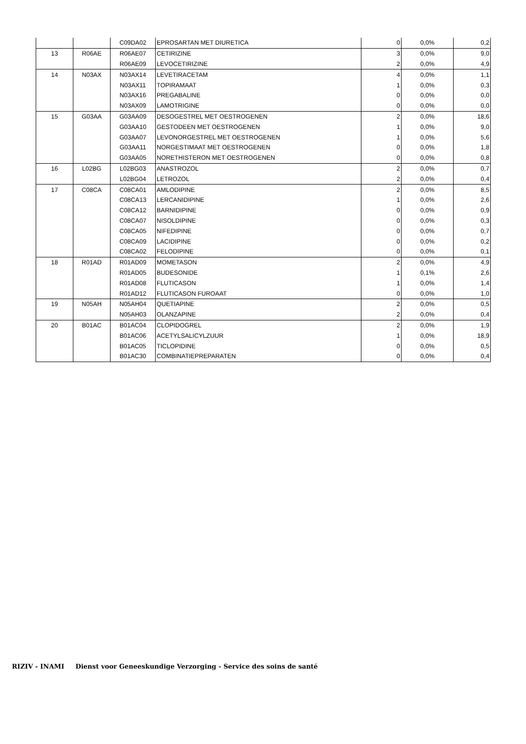| | | C09DA02 | EPROSARTAN MET DIURETICA | 0 | 0,0% | 0,2 |
| 13 | R06AE | R06AE07 | CETIRIZINE | 3 | 0,0% | 9,0 |
| | | R06AE09 | LEVOCETIRIZINE | 2 | 0,0% | 4,9 |
| 14 | N03AX | N03AX14 | LEVETIRACETAM | 4 | 0,0% | 1,1 |
| | | N03AX11 | TOPIRAMAAT | 1 | 0,0% | 0,3 |
| | | N03AX16 | PREGABALINE | 0 | 0,0% | 0,0 |
| | | N03AX09 | LAMOTRIGINE | 0 | 0,0% | 0,0 |
| 15 | G03AA | G03AA09 | DESOGESTREL MET OESTROGENEN | 2 | 0,0% | 18,6 |
| | | G03AA10 | GESTODEEN MET OESTROGENEN | 1 | 0,0% | 9,0 |
| | | G03AA07 | LEVONORGESTREL MET OESTROGENEN | 1 | 0,0% | 5,6 |
| | | G03AA11 | NORGESTIMAAT MET OESTROGENEN | 0 | 0,0% | 1,8 |
| | | G03AA05 | NORETHISTERON MET OESTROGENEN | 0 | 0,0% | 0,8 |
| 16 | L02BG | L02BG03 | ANASTROZOL | 2 | 0,0% | 0,7 |
| | | L02BG04 | LETROZOL | 2 | 0,0% | 0,4 |
| 17 | C08CA | C08CA01 | AMLODIPINE | 2 | 0,0% | 8,5 |
| | | C08CA13 | LERCANIDIPINE | 1 | 0,0% | 2,6 |
| | | C08CA12 | BARNIDIPINE | 0 | 0,0% | 0,9 |
| | | C08CA07 | NISOLDIPINE | 0 | 0,0% | 0,3 |
| | | C08CA05 | NIFEDIPINE | 0 | 0,0% | 0,7 |
| | | C08CA09 | LACIDIPINE | 0 | 0,0% | 0,2 |
| | | C08CA02 | FELODIPINE | 0 | 0,0% | 0,1 |
| 18 | R01AD | R01AD09 | MOMETASON | 2 | 0,0% | 4,9 |
| | | R01AD05 | BUDESONIDE | 1 | 0,1% | 2,6 |
| | | R01AD08 | FLUTICASON | 1 | 0,0% | 1,4 |
| | | R01AD12 | FLUTICASON FUROAAT | 0 | 0,0% | 1,0 |
| 19 | N05AH | N05AH04 | QUETIAPINE | 2 | 0,0% | 0,5 |
| | | N05AH03 | OLANZAPINE | 2 | 0,0% | 0,4 |
| 20 | B01AC | B01AC04 | CLOPIDOGREL | 2 | 0,0% | 1,9 |
| | | B01AC06 | ACETYLSALICYLZUUR | 1 | 0,0% | 18,9 |
| | | B01AC05 | TICLOPIDINE | 0 | 0,0% | 0,5 |
| | | B01AC30 | COMBINATIEPREPARATEN | 0 | 0,0% | 0,4 |
RIZIV - INAMI Dienst voor Geneeskundige Verzorging - Service des soins de santé